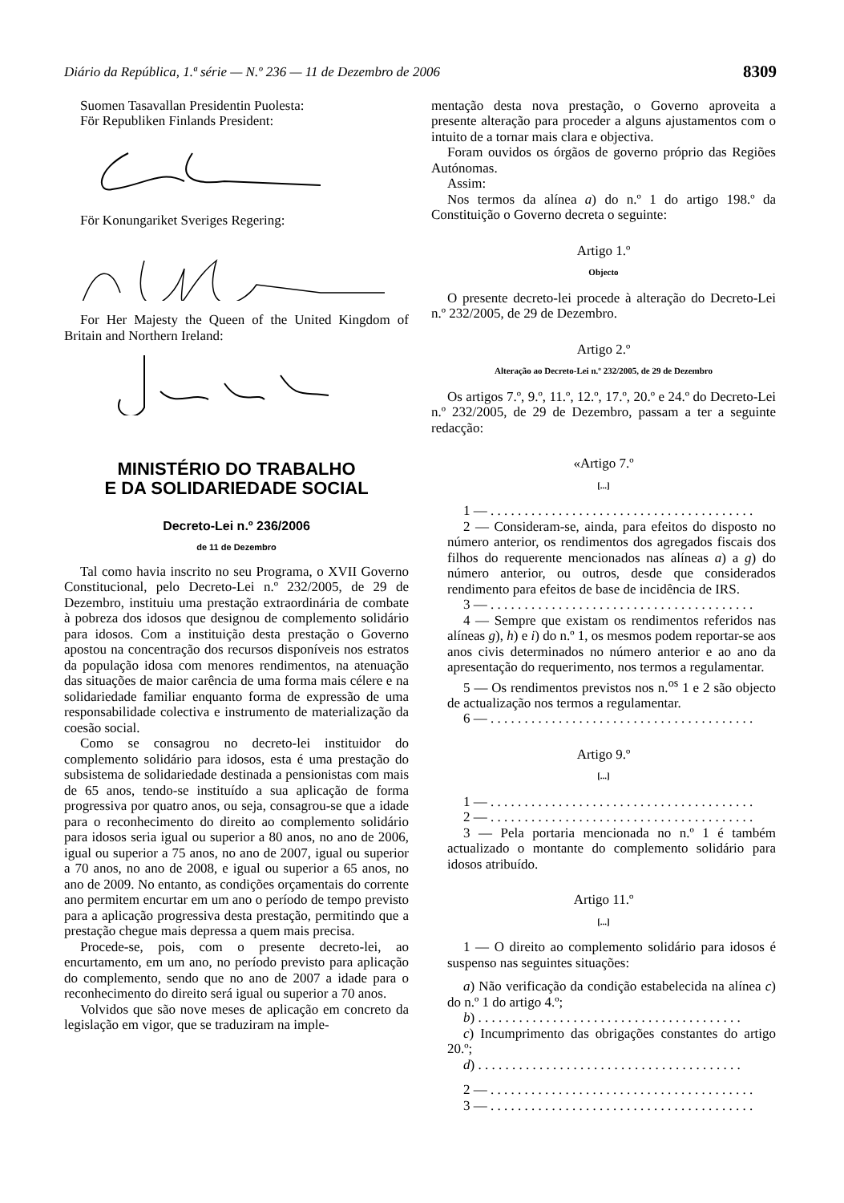Diário da República, 1.ª série — N.º 236 — 11 de Dezembro de 2006 8309
Suomen Tasavallan Presidentin Puolesta:
För Republiken Finlands President:
För Konungariket Sveriges Regering:
For Her Majesty the Queen of the United Kingdom of Britain and Northern Ireland:
MINISTÉRIO DO TRABALHO
E DA SOLIDARIEDADE SOCIAL
Decreto-Lei n.º 236/2006
de 11 de Dezembro
Tal como havia inscrito no seu Programa, o XVII Governo Constitucional, pelo Decreto-Lei n.º 232/2005, de 29 de Dezembro, instituiu uma prestação extraordinária de combate à pobreza dos idosos que designou de complemento solidário para idosos. Com a instituição desta prestação o Governo apostou na concentração dos recursos disponíveis nos estratos da população idosa com menores rendimentos, na atenuação das situações de maior carência de uma forma mais célere e na solidariedade familiar enquanto forma de expressão de uma responsabilidade colectiva e instrumento de materialização da coesão social.
Como se consagrou no decreto-lei instituidor do complemento solidário para idosos, esta é uma prestação do subsistema de solidariedade destinada a pensionistas com mais de 65 anos, tendo-se instituído a sua aplicação de forma progressiva por quatro anos, ou seja, consagrou-se que a idade para o reconhecimento do direito ao complemento solidário para idosos seria igual ou superior a 80 anos, no ano de 2006, igual ou superior a 75 anos, no ano de 2007, igual ou superior a 70 anos, no ano de 2008, e igual ou superior a 65 anos, no ano de 2009. No entanto, as condições orçamentais do corrente ano permitem encurtar em um ano o período de tempo previsto para a aplicação progressiva desta prestação, permitindo que a prestação chegue mais depressa a quem mais precisa.
Procede-se, pois, com o presente decreto-lei, ao encurtamento, em um ano, no período previsto para aplicação do complemento, sendo que no ano de 2007 a idade para o reconhecimento do direito será igual ou superior a 70 anos.
Volvidos que são nove meses de aplicação em concreto da legislação em vigor, que se traduziram na imple-
mentação desta nova prestação, o Governo aproveita a presente alteração para proceder a alguns ajustamentos com o intuito de a tornar mais clara e objectiva.
Foram ouvidos os órgãos de governo próprio das Regiões Autónomas.
Assim:
Nos termos da alínea a) do n.º 1 do artigo 198.º da Constituição o Governo decreta o seguinte:
Artigo 1.º
Objecto
O presente decreto-lei procede à alteração do Decreto-Lei n.º 232/2005, de 29 de Dezembro.
Artigo 2.º
Alteração ao Decreto-Lei n.º 232/2005, de 29 de Dezembro
Os artigos 7.º, 9.º, 11.º, 12.º, 17.º, 20.º e 24.º do Decreto-Lei n.º 232/2005, de 29 de Dezembro, passam a ter a seguinte redacção:
«Artigo 7.º
[...]
1 — . . . . . . . . . . . . . . . . . . . . . . . . . . . . . . . . . . . . . . .
2 — Consideram-se, ainda, para efeitos do disposto no número anterior, os rendimentos dos agregados fiscais dos filhos do requerente mencionados nas alíneas a) a g) do número anterior, ou outros, desde que considerados rendimento para efeitos de base de incidência de IRS.
3 — . . . . . . . . . . . . . . . . . . . . . . . . . . . . . . . . . . . . . . .
4 — Sempre que existam os rendimentos referidos nas alíneas g), h) e i) do n.º 1, os mesmos podem reportar-se aos anos civis determinados no número anterior e ao ano da apresentação do requerimento, nos termos a regulamentar.
5 — Os rendimentos previstos nos n.<sup>os</sup> 1 e 2 são objecto de actualização nos termos a regulamentar.
6 — . . . . . . . . . . . . . . . . . . . . . . . . . . . . . . . . . . . . . . .
Artigo 9.º
[...]
1 — . . . . . . . . . . . . . . . . . . . . . . . . . . . . . . . . . . . . . . .
2 — . . . . . . . . . . . . . . . . . . . . . . . . . . . . . . . . . . . . . . .
3 — Pela portaria mencionada no n.º 1 é também actualizado o montante do complemento solidário para idosos atribuído.
Artigo 11.º
[...]
1 — O direito ao complemento solidário para idosos é suspenso nas seguintes situações:
a) Não verificação da condição estabelecida na alínea c) do n.º 1 do artigo 4.º;
b) . . . . . . . . . . . . . . . . . . . . . . . . . . . . . . . . . . . . . . .
c) Incumprimento das obrigações constantes do artigo 20.º;
d) . . . . . . . . . . . . . . . . . . . . . . . . . . . . . . . . . . . . . . .
2 — . . . . . . . . . . . . . . . . . . . . . . . . . . . . . . . . . . . . . . .
3 — . . . . . . . . . . . . . . . . . . . . . . . . . . . . . . . . . . . . . . .